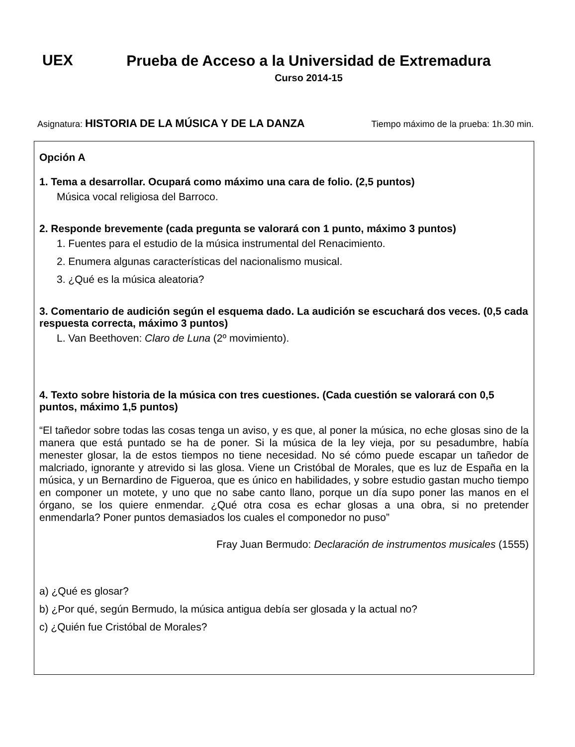UEX
Prueba de Acceso a la Universidad de Extremadura
Curso 2014-15
Asignatura: HISTORIA DE LA MÚSICA Y DE LA DANZA Tiempo máximo de la prueba: 1h.30 min.
Opción A
1. Tema a desarrollar. Ocupará como máximo una cara de folio. (2,5 puntos)
Música vocal religiosa del Barroco.
2. Responde brevemente (cada pregunta se valorará con 1 punto, máximo 3 puntos)
1. Fuentes para el estudio de la música instrumental del Renacimiento.
2. Enumera algunas características del nacionalismo musical.
3. ¿Qué es la música aleatoria?
3. Comentario de audición según el esquema dado. La audición se escuchará dos veces. (0,5 cada respuesta correcta, máximo 3 puntos)
L. Van Beethoven: Claro de Luna (2º movimiento).
4. Texto sobre historia de la música con tres cuestiones. (Cada cuestión se valorará con 0,5 puntos, máximo 1,5 puntos)
“El tañedor sobre todas las cosas tenga un aviso, y es que, al poner la música, no eche glosas sino de la manera que está puntado se ha de poner. Si la música de la ley vieja, por su pesadumbre, había menester glosar, la de estos tiempos no tiene necesidad. No sé cómo puede escapar un tañedor de malcriado, ignorante y atrevido si las glosa. Viene un Cristóbal de Morales, que es luz de España en la música, y un Bernardino de Figueroa, que es único en habilidades, y sobre estudio gastan mucho tiempo en componer un motete, y uno que no sabe canto llano, porque un día supo poner las manos en el órgano, se los quiere enmendar. ¿Qué otra cosa es echar glosas a una obra, si no pretender enmendarla? Poner puntos demasiados los cuales el componedor no puso”
Fray Juan Bermudo: Declaración de instrumentos musicales (1555)
a) ¿Qué es glosar?
b) ¿Por qué, según Bermudo, la música antigua debía ser glosada y la actual no?
c) ¿Quién fue Cristóbal de Morales?